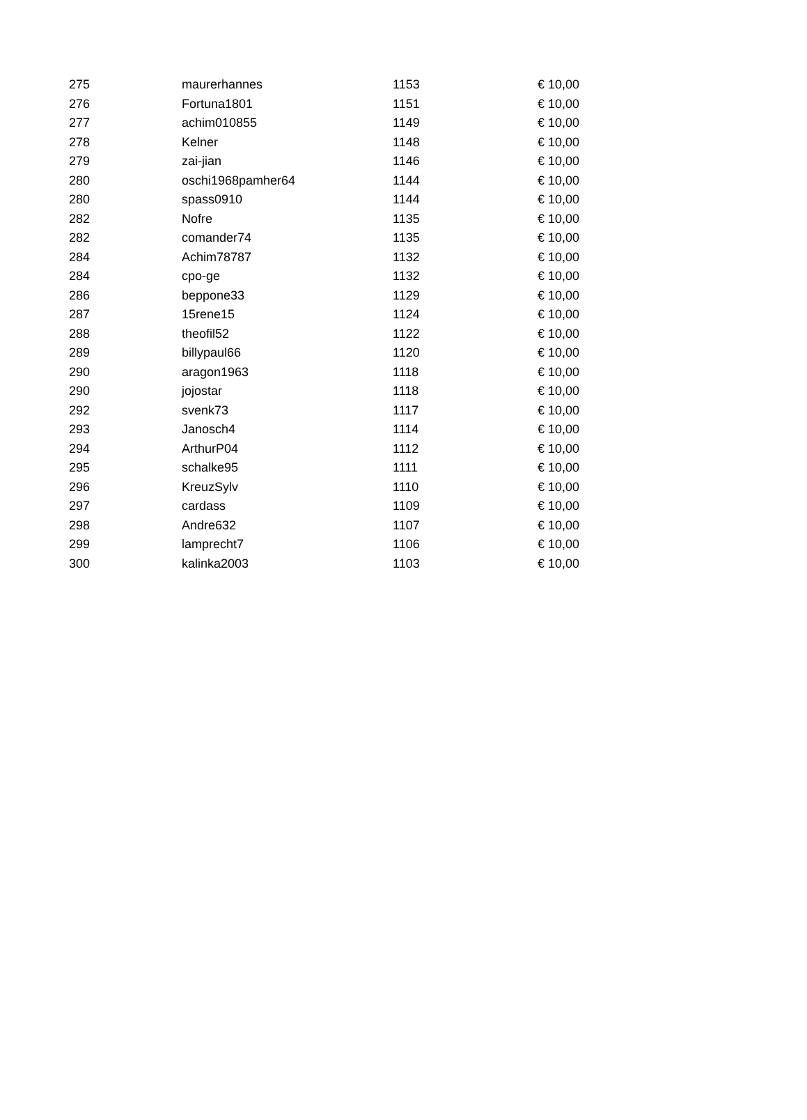| 275 | maurerhannes | 1153 | € 10,00 |
| 276 | Fortuna1801 | 1151 | € 10,00 |
| 277 | achim010855 | 1149 | € 10,00 |
| 278 | Kelner | 1148 | € 10,00 |
| 279 | zai-jian | 1146 | € 10,00 |
| 280 | oschi1968pamher64 | 1144 | € 10,00 |
| 280 | spass0910 | 1144 | € 10,00 |
| 282 | Nofre | 1135 | € 10,00 |
| 282 | comander74 | 1135 | € 10,00 |
| 284 | Achim78787 | 1132 | € 10,00 |
| 284 | cpo-ge | 1132 | € 10,00 |
| 286 | beppone33 | 1129 | € 10,00 |
| 287 | 15rene15 | 1124 | € 10,00 |
| 288 | theofil52 | 1122 | € 10,00 |
| 289 | billypaul66 | 1120 | € 10,00 |
| 290 | aragon1963 | 1118 | € 10,00 |
| 290 | jojostar | 1118 | € 10,00 |
| 292 | svenk73 | 1117 | € 10,00 |
| 293 | Janosch4 | 1114 | € 10,00 |
| 294 | ArthurP04 | 1112 | € 10,00 |
| 295 | schalke95 | 1111 | € 10,00 |
| 296 | KreuzSylv | 1110 | € 10,00 |
| 297 | cardass | 1109 | € 10,00 |
| 298 | Andre632 | 1107 | € 10,00 |
| 299 | lamprecht7 | 1106 | € 10,00 |
| 300 | kalinka2003 | 1103 | € 10,00 |